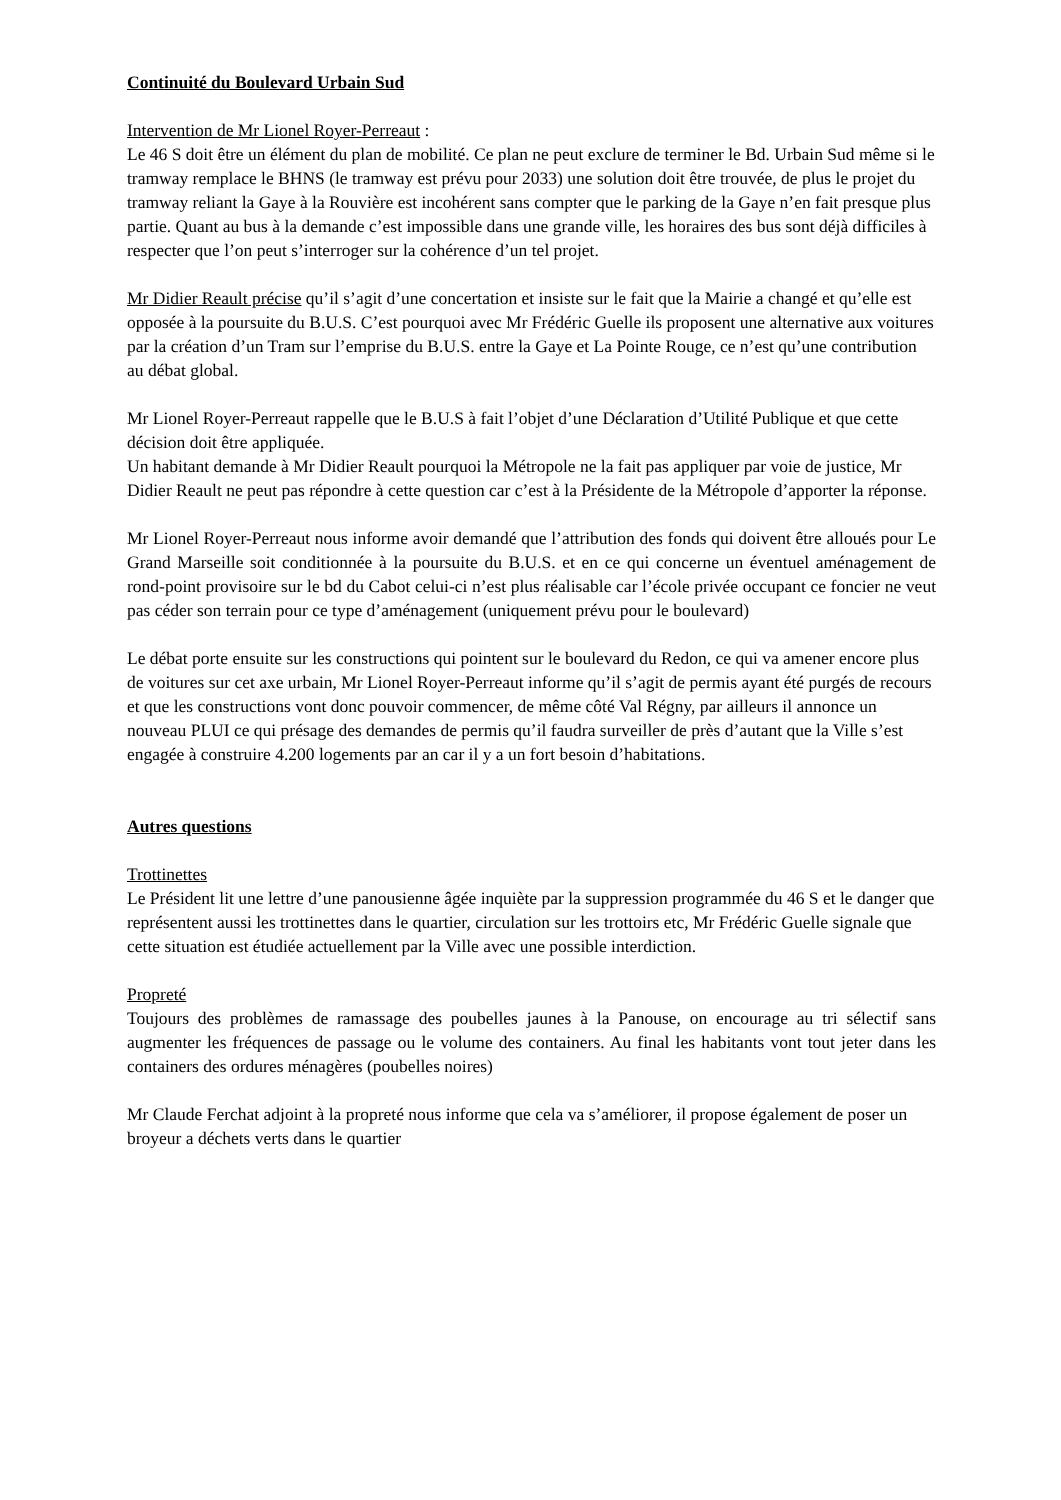Continuité du Boulevard Urbain Sud
Intervention de Mr Lionel Royer-Perreaut :
Le 46 S doit être un élément du plan de mobilité. Ce plan ne peut exclure de terminer le Bd. Urbain Sud même si le tramway remplace le BHNS (le tramway est prévu pour 2033) une solution doit être trouvée, de plus le projet du tramway reliant la Gaye à la Rouvière est incohérent sans compter que le parking de la Gaye n’en fait presque plus partie. Quant au bus à la demande c’est impossible dans une grande ville, les horaires des bus sont déjà difficiles à respecter que l’on peut s’interroger sur la cohérence d’un tel projet.
Mr Didier Reault précise qu’il s’agit d’une concertation et insiste sur le fait que la Mairie a changé et qu’elle est opposée à la poursuite du B.U.S. C’est pourquoi avec Mr Frédéric Guelle ils proposent une alternative aux voitures par la création d’un Tram sur l’emprise du B.U.S. entre la Gaye et La Pointe Rouge, ce n’est qu’une contribution au débat global.
Mr Lionel Royer-Perreaut rappelle que le B.U.S à fait l’objet d’une Déclaration d’Utilité Publique et que cette décision doit être appliquée.
Un habitant demande à Mr Didier Reault pourquoi la Métropole ne la fait pas appliquer par voie de justice, Mr Didier Reault ne peut pas répondre à cette question car c’est à la Présidente de la Métropole d’apporter la réponse.
Mr Lionel Royer-Perreaut nous informe avoir demandé que l’attribution des fonds qui doivent être alloués pour Le Grand Marseille soit conditionnée à la poursuite du B.U.S. et en ce qui concerne un éventuel aménagement de rond-point provisoire sur le bd du Cabot celui-ci n’est plus réalisable car l’école privée occupant ce foncier ne veut pas céder son terrain pour ce type d’aménagement (uniquement prévu pour le boulevard)
Le débat porte ensuite sur les constructions qui pointent sur le boulevard du Redon, ce qui va amener encore plus de voitures sur cet axe urbain, Mr Lionel Royer-Perreaut informe qu’il s’agit de permis ayant été purgés de recours et que les constructions vont donc pouvoir commencer, de même côté Val Régny, par ailleurs il annonce un nouveau PLUI ce qui présage des demandes de permis qu’il faudra surveiller de près d’autant que la Ville s’est engagée à construire 4.200 logements par an car il y a un fort besoin d’habitations.
Autres questions
Trottinettes
Le Président lit une lettre d’une panousienne âgée inquiète par la suppression programmée du 46 S et le danger que représentent aussi les trottinettes dans le quartier, circulation sur les trottoirs etc, Mr Frédéric Guelle signale que cette situation est étudiée actuellement par la Ville avec une possible interdiction.
Propreté
Toujours des problèmes de ramassage des poubelles jaunes à la Panouse, on encourage au tri sélectif sans augmenter les fréquences de passage ou le volume des containers. Au final les habitants vont tout jeter dans les containers des ordures ménagères (poubelles noires)
Mr Claude Ferchat adjoint à la propreté nous informe que cela va s’améliorer, il propose également de poser un broyeur a déchets verts dans le quartier